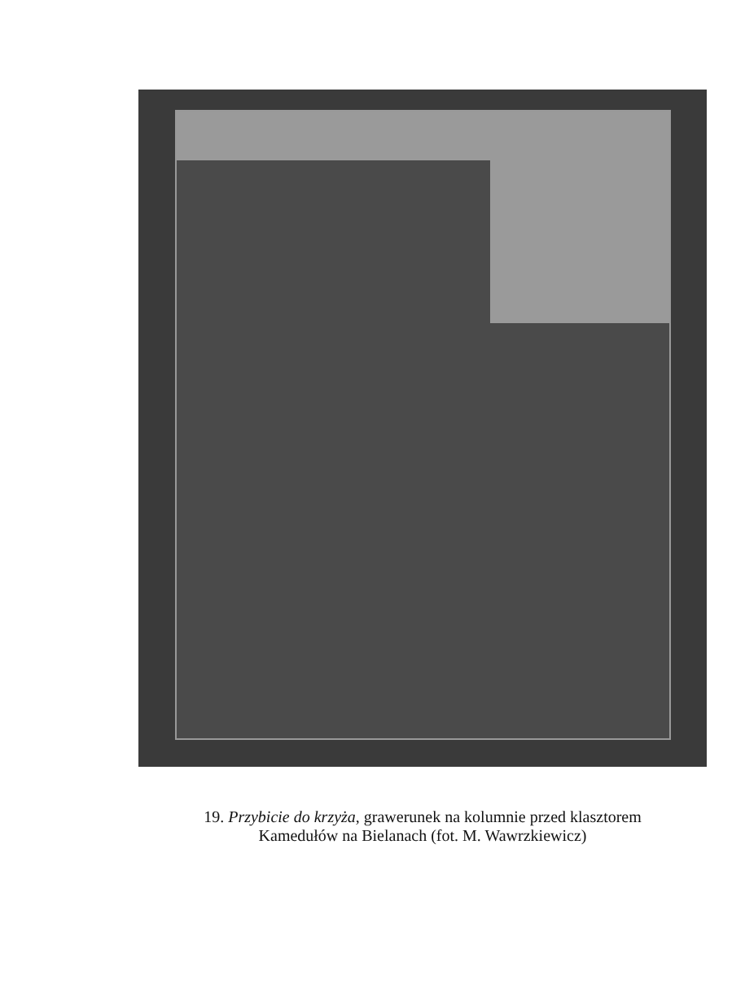19. Przybicie do krzyża, grawerunek na kolumnie przed klasztorem
Kamedułów na Bielanach (fot. M. Wawrzkiewicz)